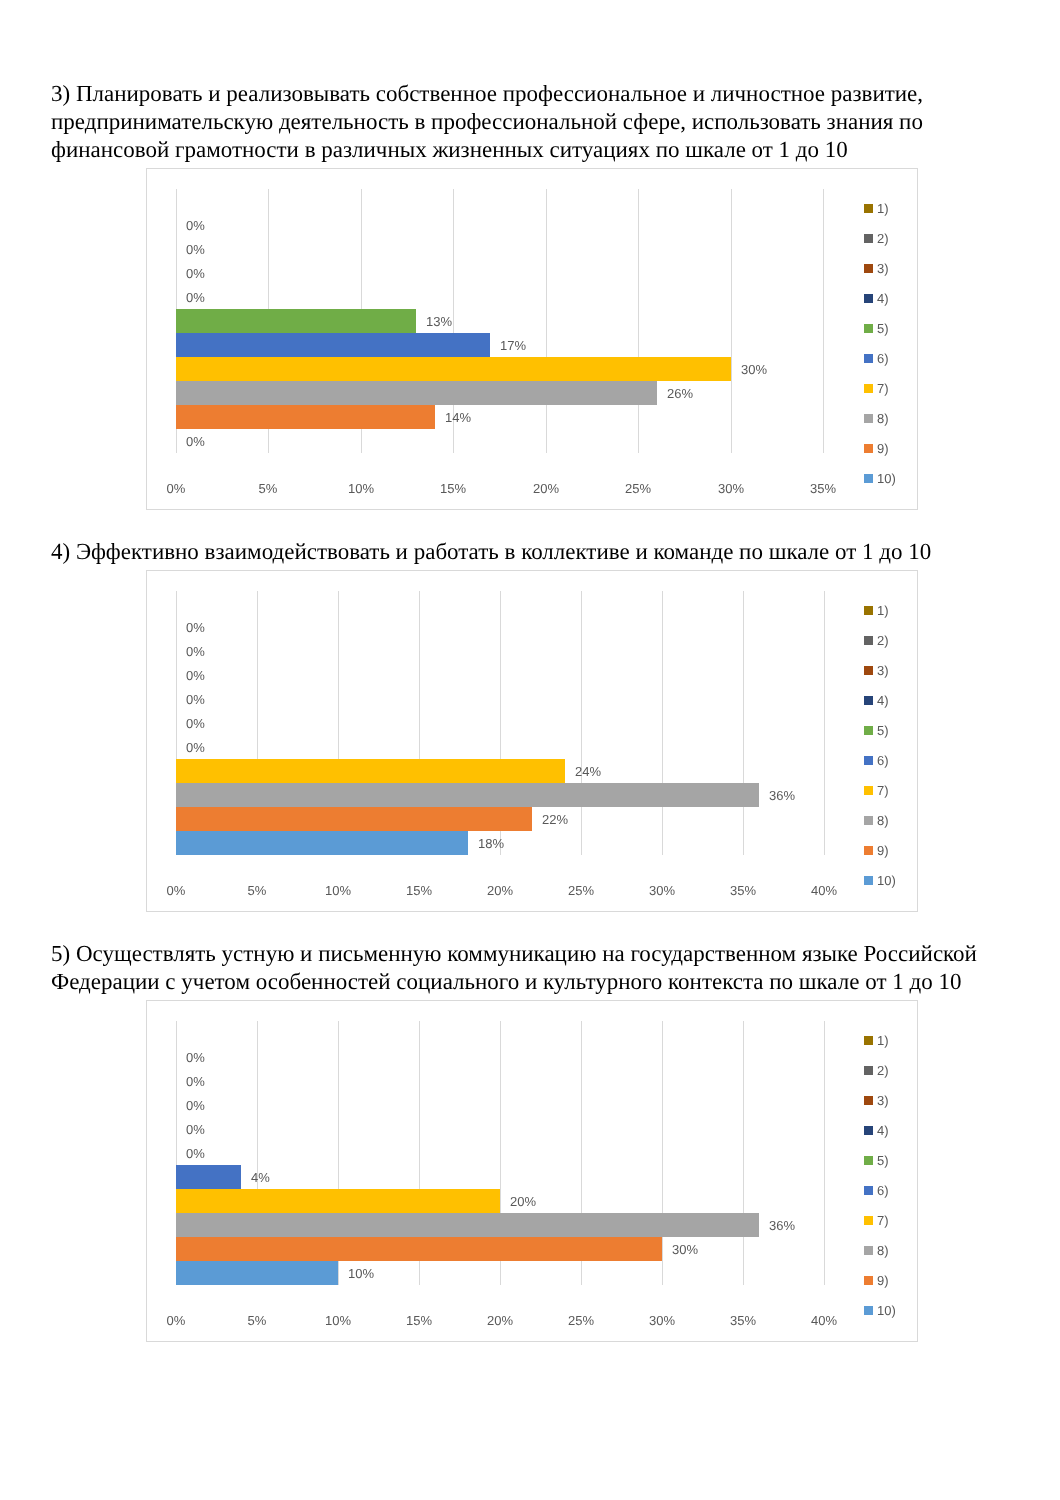3) Планировать и реализовывать собственное профессиональное и личностное развитие, предпринимательскую деятельность в профессиональной сфере, использовать знания по финансовой грамотности в различных жизненных ситуациях по шкале от 1 до 10
0%
0%
0%
0%
13%
17%
30%
26%
14%
0%
0% 5% 10% 15% 20% 25% 30% 35%
1)
2)
3)
4)
5)
6)
7)
8)
9)
10)
4) Эффективно взаимодействовать и работать в коллективе и команде по шкале от 1 до 10
0%
0%
0%
0%
0%
0%
24%
36%
22%
18%
0% 5% 10% 15% 20% 25% 30% 35% 40%
1)
2)
3)
4)
5)
6)
7)
8)
9)
10)
5) Осуществлять устную и письменную коммуникацию на государственном языке Российской Федерации с учетом особенностей социального и культурного контекста по шкале от 1 до 10
0%
0%
0%
0%
0%
4%
20%
36%
30%
10%
0% 5% 10% 15% 20% 25% 30% 35% 40%
1)
2)
3)
4)
5)
6)
7)
8)
9)
10)